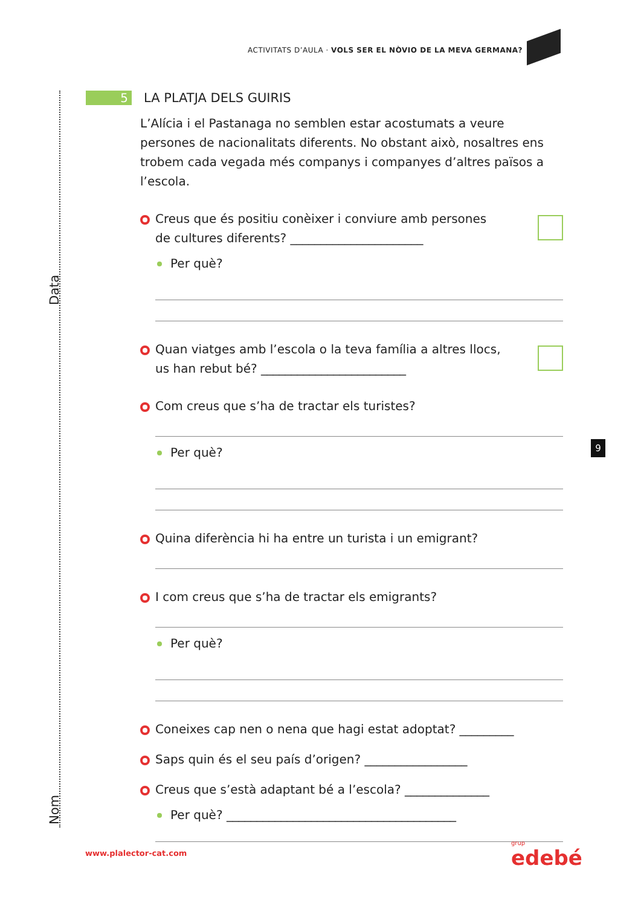ACTIVITATS D’AULA · VOLS SER EL NÒVIO DE LA MEVA GERMANA?
Data
Nom
5 LA PLATJA DELS GUIRIS
L’Alícia i el Pastanaga no semblen estar acostumats a veure persones de nacionalitats diferents. No obstant això, nosaltres ens trobem cada vegada més companys i companyes d’altres països a l’escola.
Creus que és positiu conèixer i conviure amb persones de cultures diferents? ______________________
Per què?
Quan viatges amb l’escola o la teva família a altres llocs, us han rebut bé? ________________________
Com creus que s’ha de tractar els turistes?
Per què?
Quina diferència hi ha entre un turista i un emigrant?
I com creus que s’ha de tractar els emigrants?
Per què?
Coneixes cap nen o nena que hagi estat adoptat? _________
Saps quin és el seu país d’origen? _________________
Creus que s’està adaptant bé a l’escola? ______________
Per què? ______________________________________
9
www.plalector-cat.com grup
edebé